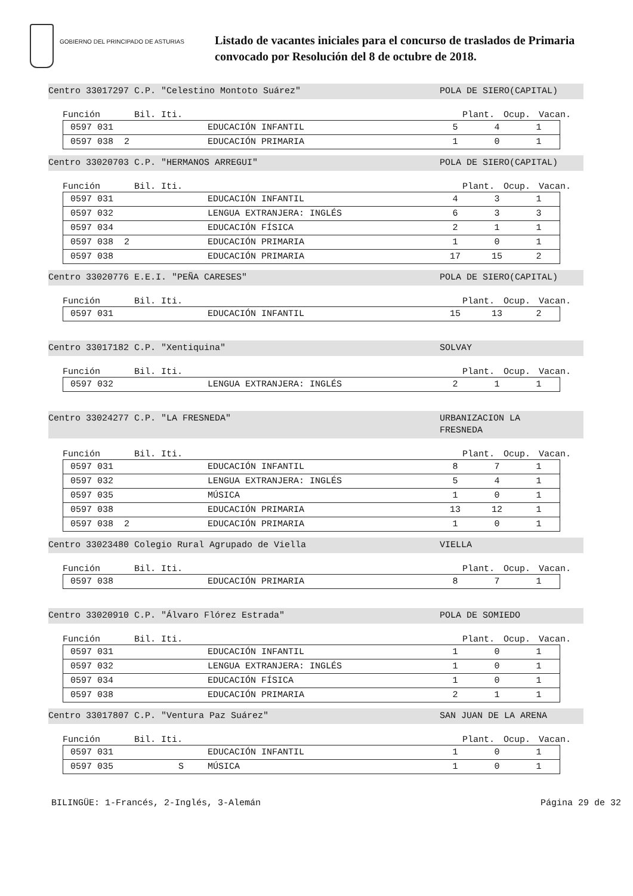GOBIERNO DEL PRINCIPADO DE ASTURIAS
Listado de vacantes iniciales para el concurso de traslados de Primaria
convocado por Resolución del 8 de octubre de 2018.
Centro 33017297 C.P. "Celestino Montoto Suárez" POLA DE SIERO(CAPITAL)
Función Bil. Iti. Plant. Ocup. Vacan.
| 0597 031 | | EDUCACIÓN INFANTIL | 5 | 4 | 1 |
| 0597 038 2 | | EDUCACIÓN PRIMARIA | 1 | 0 | 1 |
Centro 33020703 C.P. "HERMANOS ARREGUI" POLA DE SIERO(CAPITAL)
Función Bil. Iti. Plant. Ocup. Vacan.
| 0597 031 | | EDUCACIÓN INFANTIL | 4 | 3 | 1 |
| 0597 032 | | LENGUA EXTRANJERA: INGLÉS | 6 | 3 | 3 |
| 0597 034 | | EDUCACIÓN FÍSICA | 2 | 1 | 1 |
| 0597 038 2 | | EDUCACIÓN PRIMARIA | 1 | 0 | 1 |
| 0597 038 | | EDUCACIÓN PRIMARIA | 17 | 15 | 2 |
Centro 33020776 E.E.I. "PEÑA CARESES" POLA DE SIERO(CAPITAL)
Función Bil. Iti. Plant. Ocup. Vacan.
| 0597 031 | | EDUCACIÓN INFANTIL | 15 | 13 | 2 |
Centro 33017182 C.P. "Xentiquina" SOLVAY
Función Bil. Iti. Plant. Ocup. Vacan.
| 0597 032 | | LENGUA EXTRANJERA: INGLÉS | 2 | 1 | 1 |
Centro 33024277 C.P. "LA FRESNEDA" URBANIZACION LA
FRESNEDA
Función Bil. Iti. Plant. Ocup. Vacan.
| 0597 031 | | EDUCACIÓN INFANTIL | 8 | 7 | 1 |
| 0597 032 | | LENGUA EXTRANJERA: INGLÉS | 5 | 4 | 1 |
| 0597 035 | | MÚSICA | 1 | 0 | 1 |
| 0597 038 | | EDUCACIÓN PRIMARIA | 13 | 12 | 1 |
| 0597 038 2 | | EDUCACIÓN PRIMARIA | 1 | 0 | 1 |
Centro 33023480 Colegio Rural Agrupado de Viella VIELLA
Función Bil. Iti. Plant. Ocup. Vacan.
| 0597 038 | | EDUCACIÓN PRIMARIA | 8 | 7 | 1 |
Centro 33020910 C.P. "Álvaro Flórez Estrada" POLA DE SOMIEDO
Función Bil. Iti. Plant. Ocup. Vacan.
| 0597 031 | | EDUCACIÓN INFANTIL | 1 | 0 | 1 |
| 0597 032 | | LENGUA EXTRANJERA: INGLÉS | 1 | 0 | 1 |
| 0597 034 | | EDUCACIÓN FÍSICA | 1 | 0 | 1 |
| 0597 038 | | EDUCACIÓN PRIMARIA | 2 | 1 | 1 |
Centro 33017807 C.P. "Ventura Paz Suárez" SAN JUAN DE LA ARENA
Función Bil. Iti. Plant. Ocup. Vacan.
| 0597 031 | | EDUCACIÓN INFANTIL | 1 | 0 | 1 |
| 0597 035 | S | MÚSICA | 1 | 0 | 1 |
BILINGÜE: 1-Francés, 2-Inglés, 3-Alemán Página 29 de 32